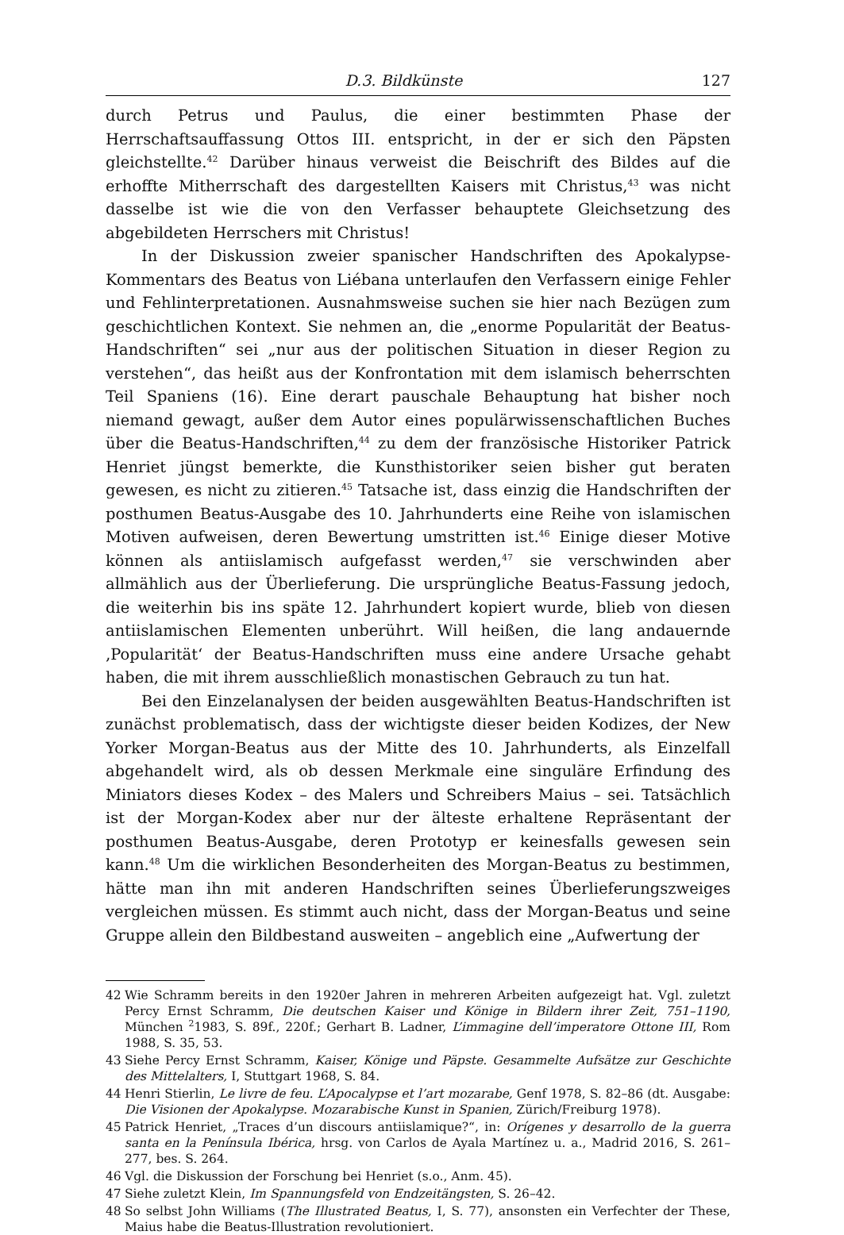D.3. Bildkünste 127
durch Petrus und Paulus, die einer bestimmten Phase der Herrschaftsauffassung Ottos III. entspricht, in der er sich den Päpsten gleichstellte.<sup>42</sup> Darüber hinaus verweist die Beischrift des Bildes auf die erhoffte Mitherrschaft des dargestellten Kaisers mit Christus,<sup>43</sup> was nicht dasselbe ist wie die von den Verfasser behauptete Gleichsetzung des abgebildeten Herrschers mit Christus!
In der Diskussion zweier spanischer Handschriften des Apokalypse-Kommentars des Beatus von Liébana unterlaufen den Verfassern einige Fehler und Fehlinterpretationen. Ausnahmsweise suchen sie hier nach Bezügen zum geschichtlichen Kontext. Sie nehmen an, die „enorme Popularität der Beatus-Handschriften“ sei „nur aus der politischen Situation in dieser Region zu verstehen“, das heißt aus der Konfrontation mit dem islamisch beherrschten Teil Spaniens (16). Eine derart pauschale Behauptung hat bisher noch niemand gewagt, außer dem Autor eines populärwissenschaftlichen Buches über die Beatus-Handschriften,<sup>44</sup> zu dem der französische Historiker Patrick Henriet jüngst bemerkte, die Kunsthistoriker seien bisher gut beraten gewesen, es nicht zu zitieren.<sup>45</sup> Tatsache ist, dass einzig die Handschriften der posthumen Beatus-Ausgabe des 10. Jahrhunderts eine Reihe von islamischen Motiven aufweisen, deren Bewertung umstritten ist.<sup>46</sup> Einige dieser Motive können als antiislamisch aufgefasst werden,<sup>47</sup> sie verschwinden aber allmählich aus der Überlieferung. Die ursprüngliche Beatus-Fassung jedoch, die weiterhin bis ins späte 12. Jahrhundert kopiert wurde, blieb von diesen antiislamischen Elementen unberührt. Will heißen, die lang andauernde ‚Popularität‘ der Beatus-Handschriften muss eine andere Ursache gehabt haben, die mit ihrem ausschließlich monastischen Gebrauch zu tun hat.
Bei den Einzelanalysen der beiden ausgewählten Beatus-Handschriften ist zunächst problematisch, dass der wichtigste dieser beiden Kodizes, der New Yorker Morgan-Beatus aus der Mitte des 10. Jahrhunderts, als Einzelfall abgehandelt wird, als ob dessen Merkmale eine singuläre Erfindung des Miniators dieses Kodex – des Malers und Schreibers Maius – sei. Tatsächlich ist der Morgan-Kodex aber nur der älteste erhaltene Repräsentant der posthumen Beatus-Ausgabe, deren Prototyp er keinesfalls gewesen sein kann.<sup>48</sup> Um die wirklichen Besonderheiten des Morgan-Beatus zu bestimmen, hätte man ihn mit anderen Handschriften seines Überlieferungszweiges vergleichen müssen. Es stimmt auch nicht, dass der Morgan-Beatus und seine Gruppe allein den Bildbestand ausweiten – angeblich eine „Aufwertung der
42 Wie Schramm bereits in den 1920er Jahren in mehreren Arbeiten aufgezeigt hat. Vgl. zuletzt Percy Ernst Schramm, Die deutschen Kaiser und Könige in Bildern ihrer Zeit, 751–1190, München <sup>2</sup>1983, S. 89f., 220f.; Gerhart B. Ladner, L’immagine dell’imperatore Ottone III, Rom 1988, S. 35, 53.
43 Siehe Percy Ernst Schramm, Kaiser, Könige und Päpste. Gesammelte Aufsätze zur Geschichte des Mittelalters, I, Stuttgart 1968, S. 84.
44 Henri Stierlin, Le livre de feu. L’Apocalypse et l’art mozarabe, Genf 1978, S. 82–86 (dt. Ausgabe: Die Visionen der Apokalypse. Mozarabische Kunst in Spanien, Zürich/Freiburg 1978).
45 Patrick Henriet, „Traces d’un discours antiislamique?“, in: Orígenes y desarrollo de la guerra santa en la Península Ibérica, hrsg. von Carlos de Ayala Martínez u. a., Madrid 2016, S. 261–277, bes. S. 264.
46 Vgl. die Diskussion der Forschung bei Henriet (s.o., Anm. 45).
47 Siehe zuletzt Klein, Im Spannungsfeld von Endzeitängsten, S. 26–42.
48 So selbst John Williams (The Illustrated Beatus, I, S. 77), ansonsten ein Verfechter der These, Maius habe die Beatus-Illustration revolutioniert.